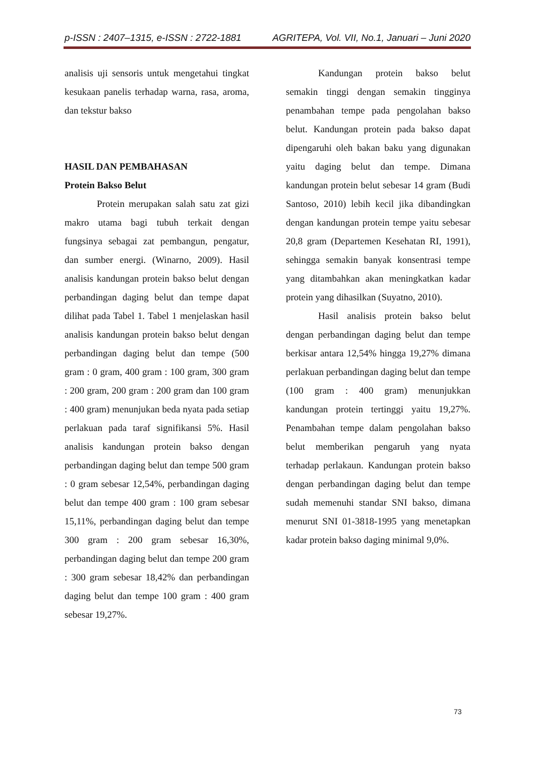p-ISSN : 2407–1315, e-ISSN : 2722-1881 AGRITEPA, Vol. VII, No.1, Januari – Juni 2020
analisis uji sensoris untuk mengetahui tingkat kesukaan panelis terhadap warna, rasa, aroma, dan tekstur bakso
HASIL DAN PEMBAHASAN
Protein Bakso Belut
Protein merupakan salah satu zat gizi makro utama bagi tubuh terkait dengan fungsinya sebagai zat pembangun, pengatur, dan sumber energi. (Winarno, 2009). Hasil analisis kandungan protein bakso belut dengan perbandingan daging belut dan tempe dapat dilihat pada Tabel 1. Tabel 1 menjelaskan hasil analisis kandungan protein bakso belut dengan perbandingan daging belut dan tempe (500 gram : 0 gram, 400 gram : 100 gram, 300 gram : 200 gram, 200 gram : 200 gram dan 100 gram : 400 gram) menunjukan beda nyata pada setiap perlakuan pada taraf signifikansi 5%. Hasil analisis kandungan protein bakso dengan perbandingan daging belut dan tempe 500 gram : 0 gram sebesar 12,54%, perbandingan daging belut dan tempe 400 gram : 100 gram sebesar 15,11%, perbandingan daging belut dan tempe 300 gram : 200 gram sebesar 16,30%, perbandingan daging belut dan tempe 200 gram : 300 gram sebesar 18,42% dan perbandingan daging belut dan tempe 100 gram : 400 gram sebesar 19,27%.
Kandungan protein bakso belut semakin tinggi dengan semakin tingginya penambahan tempe pada pengolahan bakso belut. Kandungan protein pada bakso dapat dipengaruhi oleh bakan baku yang digunakan yaitu daging belut dan tempe. Dimana kandungan protein belut sebesar 14 gram (Budi Santoso, 2010) lebih kecil jika dibandingkan dengan kandungan protein tempe yaitu sebesar 20,8 gram (Departemen Kesehatan RI, 1991), sehingga semakin banyak konsentrasi tempe yang ditambahkan akan meningkatkan kadar protein yang dihasilkan (Suyatno, 2010).
Hasil analisis protein bakso belut dengan perbandingan daging belut dan tempe berkisar antara 12,54% hingga 19,27% dimana perlakuan perbandingan daging belut dan tempe (100 gram : 400 gram) menunjukkan kandungan protein tertinggi yaitu 19,27%. Penambahan tempe dalam pengolahan bakso belut memberikan pengaruh yang nyata terhadap perlakaun. Kandungan protein bakso dengan perbandingan daging belut dan tempe sudah memenuhi standar SNI bakso, dimana menurut SNI 01-3818-1995 yang menetapkan kadar protein bakso daging minimal 9,0%.
73